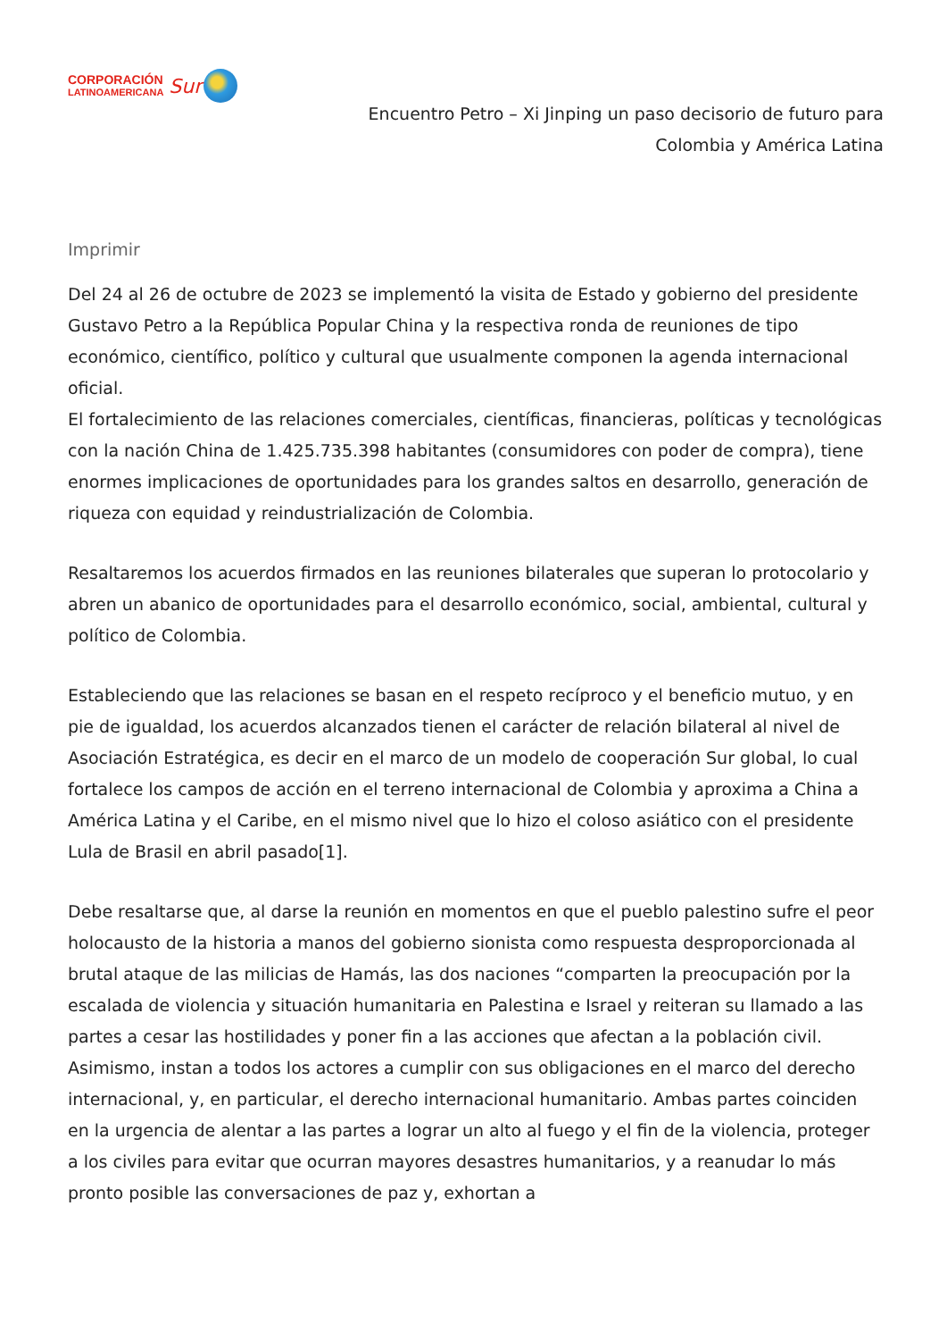CORPORACIÓN
LATINOAMERICANA
Sur
Encuentro Petro – Xi Jinping un paso decisorio de futuro para
Colombia y América Latina
Imprimir
Del 24 al 26 de octubre de 2023 se implementó la visita de Estado y gobierno del presidente Gustavo Petro a la República Popular China y la respectiva ronda de reuniones de tipo económico, científico, político y cultural que usualmente componen la agenda internacional oficial.
El fortalecimiento de las relaciones comerciales, científicas, financieras, políticas y tecnológicas con la nación China de 1.425.735.398 habitantes (consumidores con poder de compra), tiene enormes implicaciones de oportunidades para los grandes saltos en desarrollo, generación de riqueza con equidad y reindustrialización de Colombia.
Resaltaremos los acuerdos firmados en las reuniones bilaterales que superan lo protocolario y abren un abanico de oportunidades para el desarrollo económico, social, ambiental, cultural y político de Colombia.
Estableciendo que las relaciones se basan en el respeto recíproco y el beneficio mutuo, y en pie de igualdad, los acuerdos alcanzados tienen el carácter de relación bilateral al nivel de Asociación Estratégica, es decir en el marco de un modelo de cooperación Sur global, lo cual fortalece los campos de acción en el terreno internacional de Colombia y aproxima a China a América Latina y el Caribe, en el mismo nivel que lo hizo el coloso asiático con el presidente Lula de Brasil en abril pasado[1].
Debe resaltarse que, al darse la reunión en momentos en que el pueblo palestino sufre el peor holocausto de la historia a manos del gobierno sionista como respuesta desproporcionada al brutal ataque de las milicias de Hamás, las dos naciones “comparten la preocupación por la escalada de violencia y situación humanitaria en Palestina e Israel y reiteran su llamado a las partes a cesar las hostilidades y poner fin a las acciones que afectan a la población civil. Asimismo, instan a todos los actores a cumplir con sus obligaciones en el marco del derecho internacional, y, en particular, el derecho internacional humanitario. Ambas partes coinciden en la urgencia de alentar a las partes a lograr un alto al fuego y el fin de la violencia, proteger a los civiles para evitar que ocurran mayores desastres humanitarios, y a reanudar lo más pronto posible las conversaciones de paz y, exhortan a